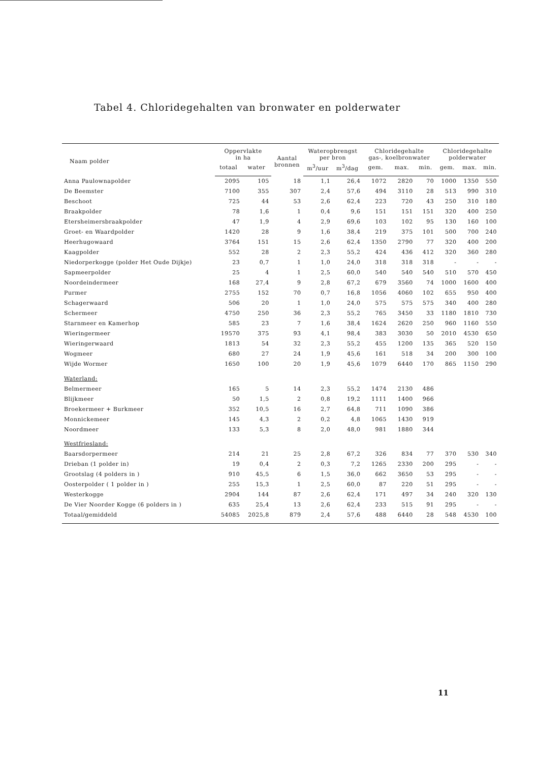Tabel 4. Chloridegehalten van bronwater en polderwater
| Naam polder | Oppervlakte in ha | | Aantal bronnen | Wateropbrengst per bron | | Chloridegehalte gas-, koelbronwater | | | Chloridegehalte polderwater | | |
| --- | --- | --- | --- | --- | --- | --- | --- | --- | --- | --- | --- |
| | totaal | water | | m<sup>3</sup>/uur | m<sup>3</sup>/dag | gem. | max. | min. | gem. | max. | min. |
| Anna Paulownapolder | 2095 | 105 | 18 | 1,1 | 26,4 | 1072 | 2820 | 70 | 1000 | 1350 | 550 |
| De Beemster | 7100 | 355 | 307 | 2,4 | 57,6 | 494 | 3110 | 28 | 513 | 990 | 310 |
| Beschoot | 725 | 44 | 53 | 2,6 | 62,4 | 223 | 720 | 43 | 250 | 310 | 180 |
| Braakpolder | 78 | 1,6 | 1 | 0,4 | 9,6 | 151 | 151 | 151 | 320 | 400 | 250 |
| Etersheimersbraakpolder | 47 | 1,9 | 4 | 2,9 | 69,6 | 103 | 102 | 95 | 130 | 160 | 100 |
| Groet- en Waardpolder | 1420 | 28 | 9 | 1,6 | 38,4 | 219 | 375 | 101 | 500 | 700 | 240 |
| Heerhugowaard | 3764 | 151 | 15 | 2,6 | 62,4 | 1350 | 2790 | 77 | 320 | 400 | 200 |
| Kaagpolder | 552 | 28 | 2 | 2,3 | 55,2 | 424 | 436 | 412 | 320 | 360 | 280 |
| Niedorperkogge (polder Het Oude Dijkje) | 23 | 0,7 | 1 | 1,0 | 24,0 | 318 | 318 | 318 | - | - | - |
| Sapmeerpolder | 25 | 4 | 1 | 2,5 | 60,0 | 540 | 540 | 540 | 510 | 570 | 450 |
| Noordeindermeer | 168 | 27,4 | 9 | 2,8 | 67,2 | 679 | 3560 | 74 | 1000 | 1600 | 400 |
| Purmer | 2755 | 152 | 70 | 0,7 | 16,8 | 1056 | 4060 | 102 | 655 | 950 | 400 |
| Schagerwaard | 506 | 20 | 1 | 1,0 | 24,0 | 575 | 575 | 575 | 340 | 400 | 280 |
| Schermeer | 4750 | 250 | 36 | 2,3 | 55,2 | 765 | 3450 | 33 | 1180 | 1810 | 730 |
| Starnmeer en Kamerhop | 585 | 23 | 7 | 1,6 | 38,4 | 1624 | 2620 | 250 | 960 | 1160 | 550 |
| Wieringermeer | 19570 | 375 | 93 | 4,1 | 98,4 | 383 | 3030 | 50 | 2010 | 4530 | 650 |
| Wieringerwaard | 1813 | 54 | 32 | 2,3 | 55,2 | 455 | 1200 | 135 | 365 | 520 | 150 |
| Wogmeer | 680 | 27 | 24 | 1,9 | 45,6 | 161 | 518 | 34 | 200 | 300 | 100 |
| Wijde Wormer | 1650 | 100 | 20 | 1,9 | 45,6 | 1079 | 6440 | 170 | 865 | 1150 | 290 |
| Waterland: | | | | | | | | | | | |
| Belmermeer | 165 | 5 | 14 | 2,3 | 55,2 | 1474 | 2130 | 486 | | | |
| Blijkmeer | 50 | 1,5 | 2 | 0,8 | 19,2 | 1111 | 1400 | 966 | | | |
| Broekermeer + Burkmeer | 352 | 10,5 | 16 | 2,7 | 64,8 | 711 | 1090 | 386 | | | |
| Monnickemeer | 145 | 4,3 | 2 | 0,2 | 4,8 | 1065 | 1430 | 919 | | | |
| Noordmeer | 133 | 5,3 | 8 | 2,0 | 48,0 | 981 | 1880 | 344 | | | |
| Westfriesland: | | | | | | | | | | | |
| Baarsdorpermeer | 214 | 21 | 25 | 2,8 | 67,2 | 326 | 834 | 77 | 370 | 530 | 340 |
| Drieban (1 polder in) | 19 | 0,4 | 2 | 0,3 | 7,2 | 1265 | 2330 | 200 | 295 | - | - |
| Grootslag (4 polders in ) | 910 | 45,5 | 6 | 1,5 | 36,0 | 662 | 3650 | 53 | 295 | - | - |
| Oosterpolder ( 1 polder in ) | 255 | 15,3 | 1 | 2,5 | 60,0 | 87 | 220 | 51 | 295 | - | - |
| Westerkogge | 2904 | 144 | 87 | 2,6 | 62,4 | 171 | 497 | 34 | 240 | 320 | 130 |
| De Vier Noorder Kogge (6 polders in ) | 635 | 25,4 | 13 | 2,6 | 62,4 | 233 | 515 | 91 | 295 | - | - |
| Totaal/gemiddeld | 54085 | 2025,8 | 879 | 2,4 | 57,6 | 488 | 6440 | 28 | 548 | 4530 | 100 |
11